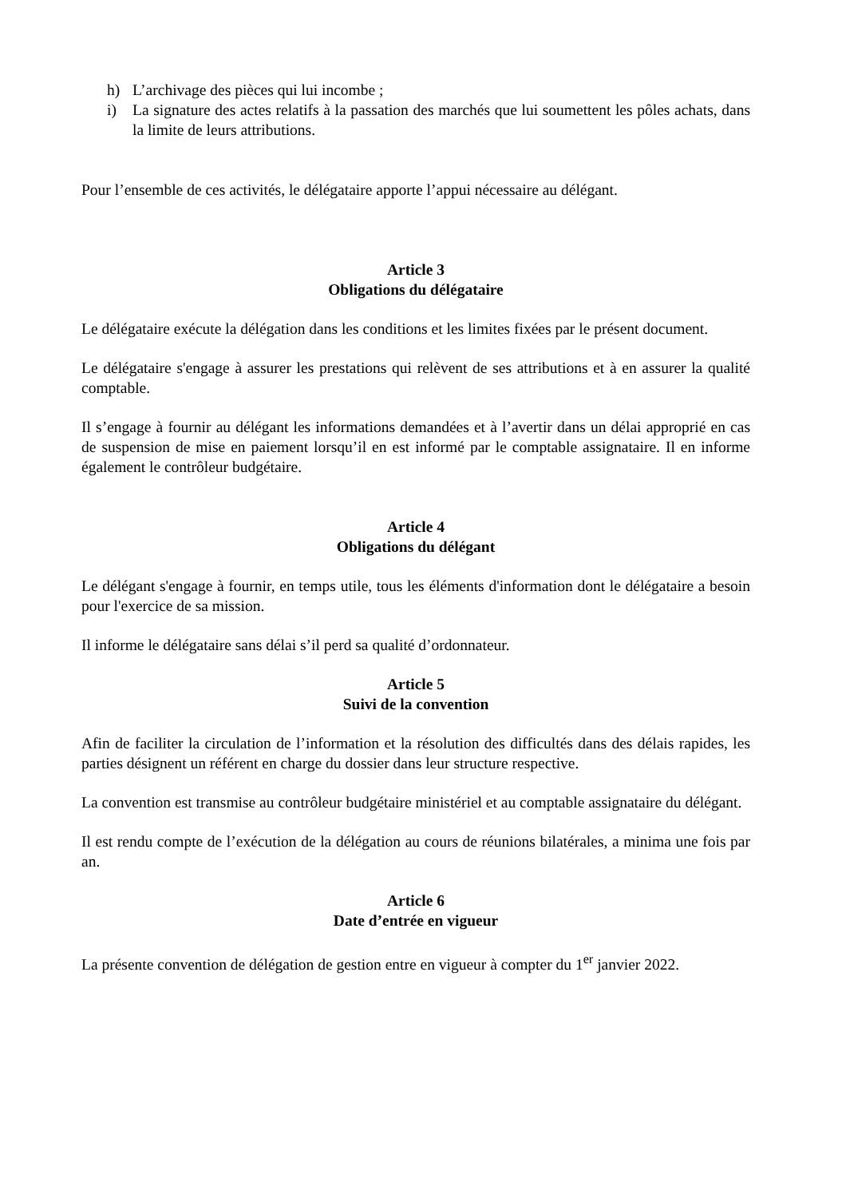h) L’archivage des pièces qui lui incombe ;
i) La signature des actes relatifs à la passation des marchés que lui soumettent les pôles achats, dans la limite de leurs attributions.
Pour l’ensemble de ces activités, le délégataire apporte l’appui nécessaire au délégant.
Article 3
Obligations du délégataire
Le délégataire exécute la délégation dans les conditions et les limites fixées par le présent document.
Le délégataire s'engage à assurer les prestations qui relèvent de ses attributions et à en assurer la qualité comptable.
Il s’engage à fournir au délégant les informations demandées et à l’avertir dans un délai approprié en cas de suspension de mise en paiement lorsqu’il en est informé par le comptable assignataire. Il en informe également le contrôleur budgétaire.
Article 4
Obligations du délégant
Le délégant s'engage à fournir, en temps utile, tous les éléments d'information dont le délégataire a besoin pour l'exercice de sa mission.
Il informe le délégataire sans délai s’il perd sa qualité d’ordonnateur.
Article 5
Suivi de la convention
Afin de faciliter la circulation de l’information et la résolution des difficultés dans des délais rapides, les parties désignent un référent en charge du dossier dans leur structure respective.
La convention est transmise au contrôleur budgétaire ministériel et au comptable assignataire du délégant.
Il est rendu compte de l’exécution de la délégation au cours de réunions bilatérales, a minima une fois par an.
Article 6
Date d’entrée en vigueur
La présente convention de délégation de gestion entre en vigueur à compter du 1<sup>er</sup> janvier 2022.